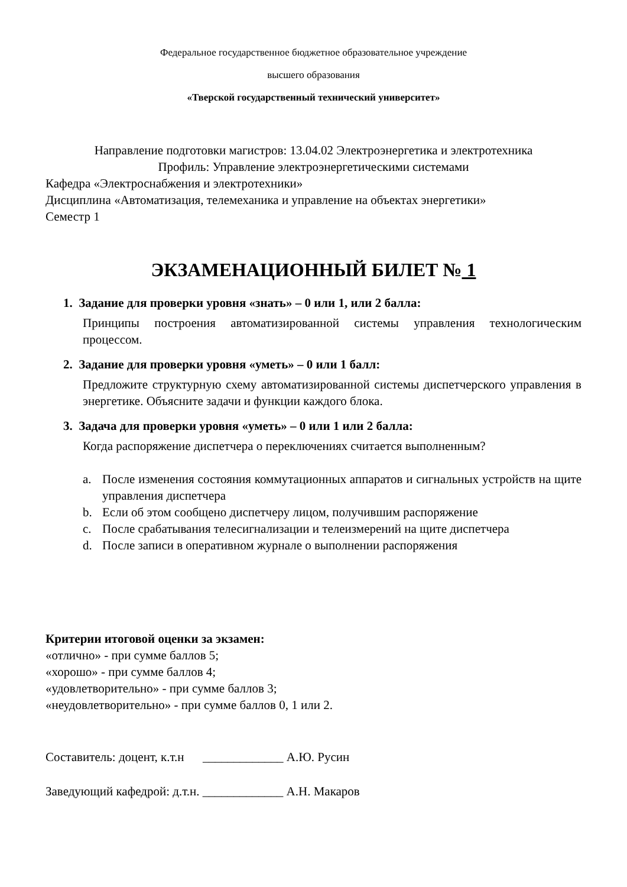Федеральное государственное бюджетное образовательное учреждение
высшего образования
«Тверской государственный технический университет»
Направление подготовки магистров: 13.04.02 Электроэнергетика и электротехника
Профиль: Управление электроэнергетическими системами
Кафедра «Электроснабжения и электротехники»
Дисциплина «Автоматизация, телемеханика и управление на объектах энергетики»
Семестр 1
ЭКЗАМЕНАЦИОННЫЙ БИЛЕТ № 1
1. Задание для проверки уровня «знать» – 0 или 1, или 2 балла:
Принципы построения автоматизированной системы управления технологическим процессом.
2. Задание для проверки уровня «уметь» – 0 или 1 балл:
Предложите структурную схему автоматизированной системы диспетчерского управления в энергетике. Объясните задачи и функции каждого блока.
3. Задача для проверки уровня «уметь» – 0 или 1 или 2 балла:
Когда распоряжение диспетчера о переключениях считается выполненным?
a. После изменения состояния коммутационных аппаратов и сигнальных устройств на щите управления диспетчера
b. Если об этом сообщено диспетчеру лицом, получившим распоряжение
c. После срабатывания телесигнализации и телеизмерений на щите диспетчера
d. После записи в оперативном журнале о выполнении распоряжения
Критерии итоговой оценки за экзамен:
«отлично» - при сумме баллов 5;
«хорошо» - при сумме баллов 4;
«удовлетворительно» - при сумме баллов 3;
«неудовлетворительно» - при сумме баллов 0, 1 или 2.
Составитель: доцент, к.т.н _____________ А.Ю. Русин
Заведующий кафедрой: д.т.н. _____________ А.Н. Макаров